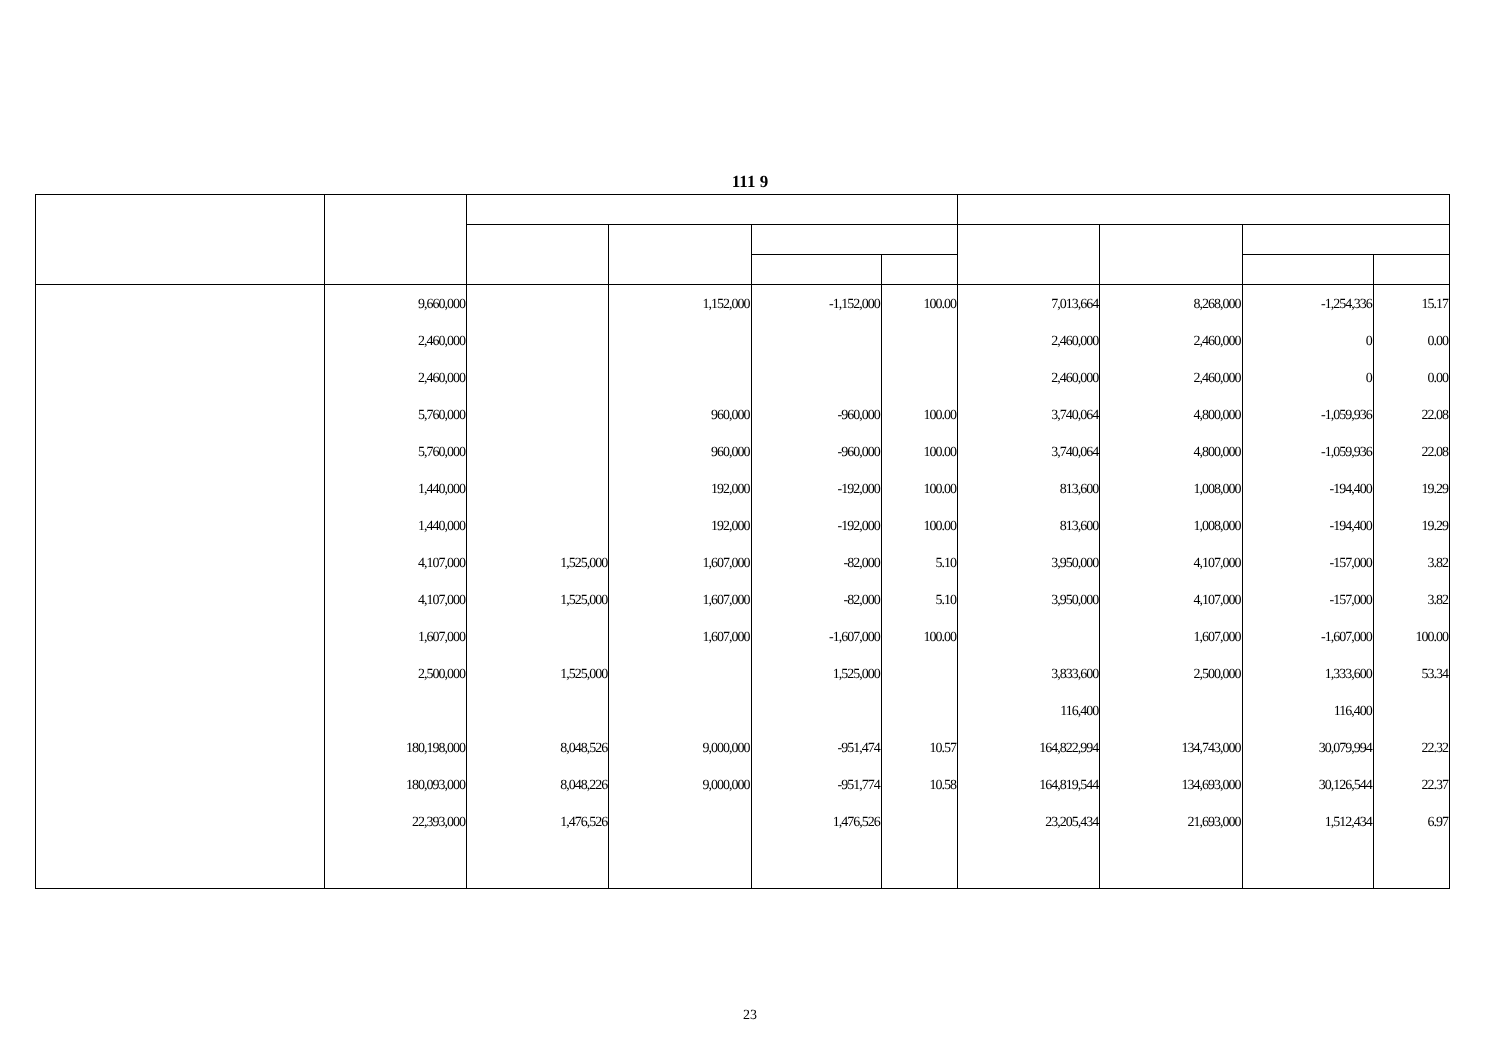111 9
| | 9,660,000 | | 1,152,000 | -1,152,000 | 100.00 | 7,013,664 | 8,268,000 | -1,254,336 | 15.17 |
| | 2,460,000 | | | | | 2,460,000 | 2,460,000 | 0 | 0.00 |
| | 2,460,000 | | | | | 2,460,000 | 2,460,000 | 0 | 0.00 |
| | 5,760,000 | | 960,000 | -960,000 | 100.00 | 3,740,064 | 4,800,000 | -1,059,936 | 22.08 |
| | 5,760,000 | | 960,000 | -960,000 | 100.00 | 3,740,064 | 4,800,000 | -1,059,936 | 22.08 |
| | 1,440,000 | | 192,000 | -192,000 | 100.00 | 813,600 | 1,008,000 | -194,400 | 19.29 |
| | 1,440,000 | | 192,000 | -192,000 | 100.00 | 813,600 | 1,008,000 | -194,400 | 19.29 |
| | 4,107,000 | 1,525,000 | 1,607,000 | -82,000 | 5.10 | 3,950,000 | 4,107,000 | -157,000 | 3.82 |
| | 4,107,000 | 1,525,000 | 1,607,000 | -82,000 | 5.10 | 3,950,000 | 4,107,000 | -157,000 | 3.82 |
| | 1,607,000 | | 1,607,000 | -1,607,000 | 100.00 | | 1,607,000 | -1,607,000 | 100.00 |
| | 2,500,000 | 1,525,000 | | 1,525,000 | | 3,833,600 | 2,500,000 | 1,333,600 | 53.34 |
| | | | | | | 116,400 | | 116,400 | |
| | 180,198,000 | 8,048,526 | 9,000,000 | -951,474 | 10.57 | 164,822,994 | 134,743,000 | 30,079,994 | 22.32 |
| | 180,093,000 | 8,048,226 | 9,000,000 | -951,774 | 10.58 | 164,819,544 | 134,693,000 | 30,126,544 | 22.37 |
| | 22,393,000 | 1,476,526 | | 1,476,526 | | 23,205,434 | 21,693,000 | 1,512,434 | 6.97 |
23